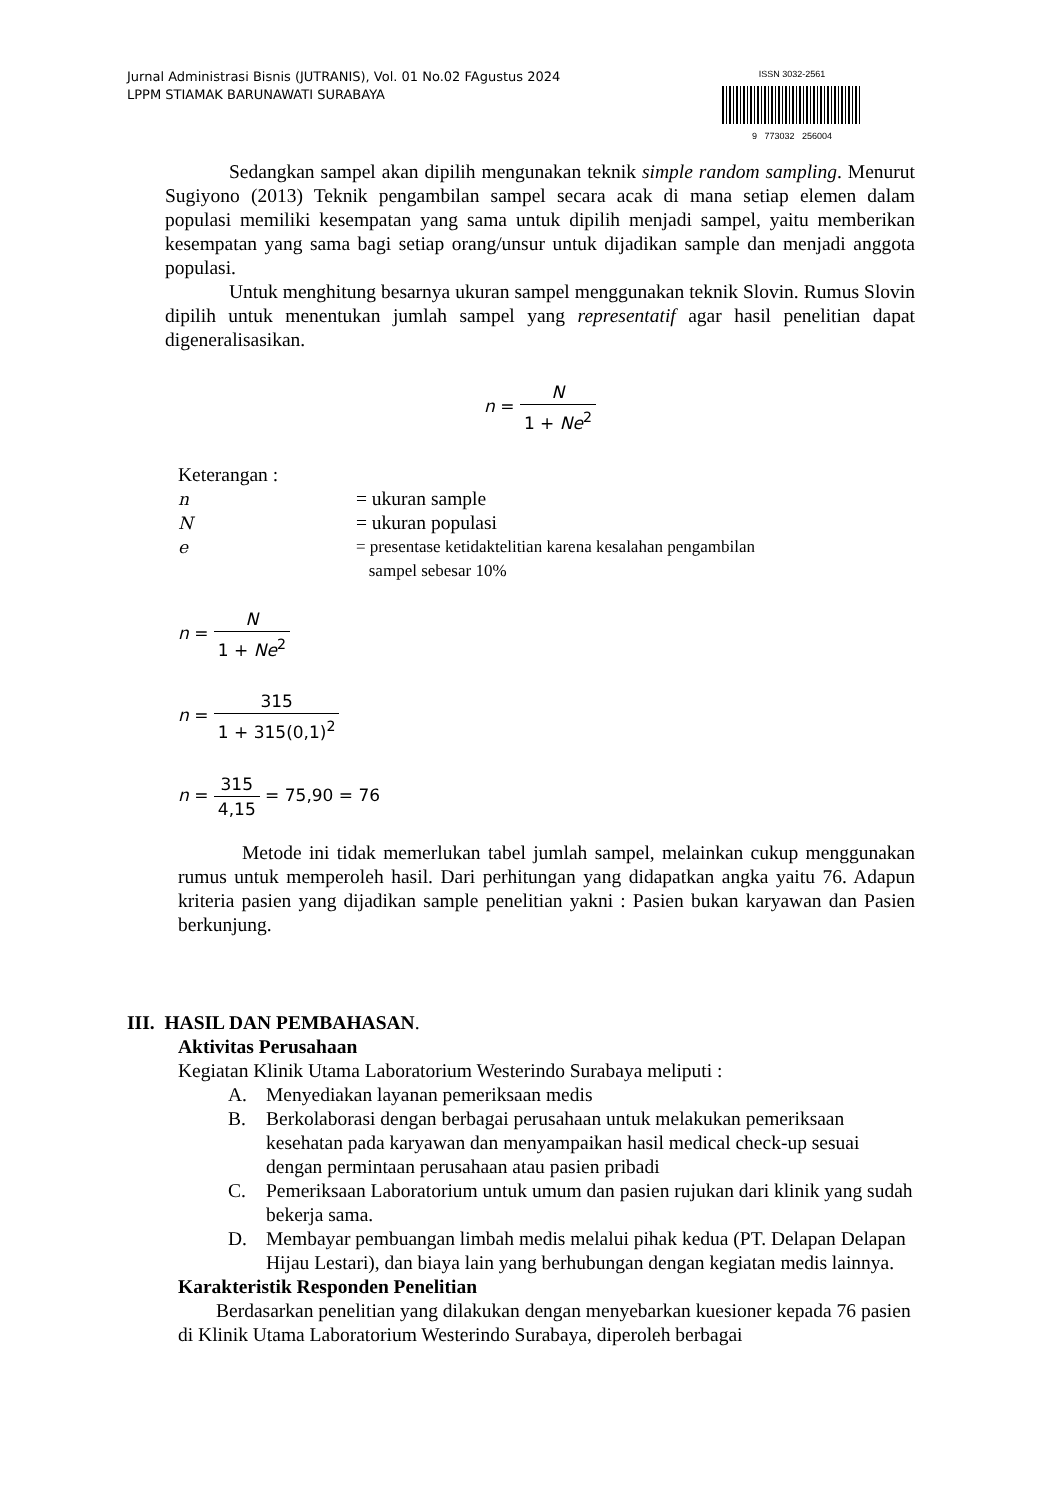Jurnal Administrasi Bisnis (JUTRANIS), Vol. 01 No.02 FAgustus 2024
LPPM STIAMAK BARUNAWATI SURABAYA
ISSN 3032-2561
9 773032 256004
Sedangkan sampel akan dipilih mengunakan teknik simple random sampling. Menurut Sugiyono (2013) Teknik pengambilan sampel secara acak di mana setiap elemen dalam populasi memiliki kesempatan yang sama untuk dipilih menjadi sampel, yaitu memberikan kesempatan yang sama bagi setiap orang/unsur untuk dijadikan sample dan menjadi anggota populasi.
Untuk menghitung besarnya ukuran sampel menggunakan teknik Slovin. Rumus Slovin dipilih untuk menentukan jumlah sampel yang representatif agar hasil penelitian dapat digeneralisasikan.
n = N 1 + Ne<sup>2</sup>
Keterangan :
| n | = ukuran sample |
| N | = ukuran populasi |
| e | = presentase ketidaktelitian karena kesalahan pengambilan sampel sebesar 10% |
n = N 1 + Ne<sup>2</sup>
n = 315 1 + 315(0,1)<sup>2</sup>
n = 315 4,15 = 75,90 = 76
Metode ini tidak memerlukan tabel jumlah sampel, melainkan cukup menggunakan rumus untuk memperoleh hasil. Dari perhitungan yang didapatkan angka yaitu 76. Adapun kriteria pasien yang dijadikan sample penelitian yakni : Pasien bukan karyawan dan Pasien berkunjung.
III. HASIL DAN PEMBAHASAN.
Aktivitas Perusahaan
Kegiatan Klinik Utama Laboratorium Westerindo Surabaya meliputi :
A. Menyediakan layanan pemeriksaan medis
B. Berkolaborasi dengan berbagai perusahaan untuk melakukan pemeriksaan kesehatan pada karyawan dan menyampaikan hasil medical check-up sesuai dengan permintaan perusahaan atau pasien pribadi
C. Pemeriksaan Laboratorium untuk umum dan pasien rujukan dari klinik yang sudah bekerja sama.
D. Membayar pembuangan limbah medis melalui pihak kedua (PT. Delapan Delapan Hijau Lestari), dan biaya lain yang berhubungan dengan kegiatan medis lainnya.
Karakteristik Responden Penelitian
Berdasarkan penelitian yang dilakukan dengan menyebarkan kuesioner kepada 76 pasien di Klinik Utama Laboratorium Westerindo Surabaya, diperoleh berbagai